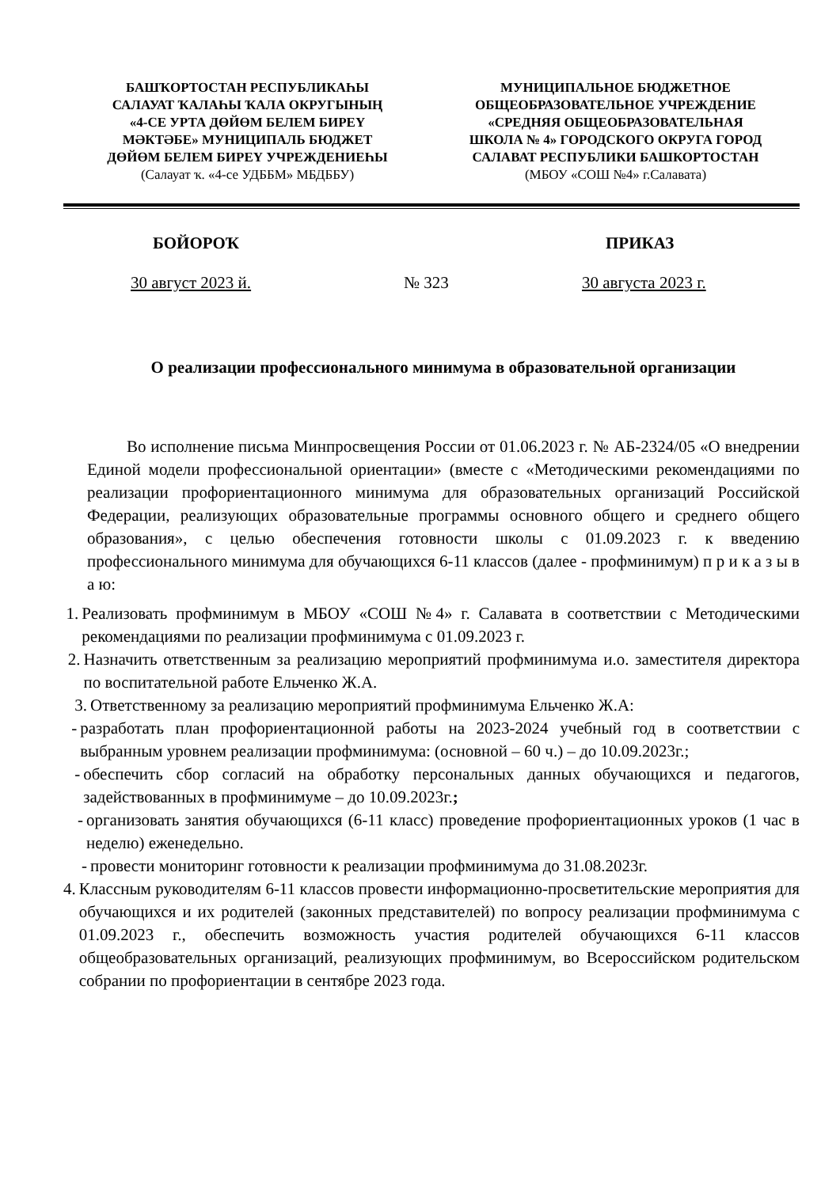БАШҠОРТОСТАН РЕСПУБЛИКАҺЫ
САЛАУАТ ҠАЛАҺЫ ҠАЛА ОКРУГЫНЫҢ
«4-СЕ УРТА ДӨЙӨМ БЕЛЕМ БИРЕҮ
МӘКТӘБЕ» МУНИЦИПАЛЬ БЮДЖЕТ
ДӨЙӨМ БЕЛЕМ БИРЕҮ УЧРЕЖДЕНИЕҺЫ
(Салауат ҡ. «4-се УДББМ» МБДББУ)
МУНИЦИПАЛЬНОЕ БЮДЖЕТНОЕ
ОБЩЕОБРАЗОВАТЕЛЬНОЕ УЧРЕЖДЕНИЕ
«СРЕДНЯЯ ОБЩЕОБРАЗОВАТЕЛЬНАЯ
ШКОЛА № 4» ГОРОДСКОГО ОКРУГА ГОРОД
САЛАВАТ РЕСПУБЛИКИ БАШКОРТОСТАН
(МБОУ «СОШ №4» г.Салавата)
БОЙОРОҠ ПРИКАЗ
30 август 2023 й. № 323 30 августа 2023 г.
О реализации профессионального минимума в образовательной организации
Во исполнение письма Минпросвещения России от 01.06.2023 г. № АБ-2324/05 «О внедрении Единой модели профессиональной ориентации» (вместе с «Методическими рекомендациями по реализации профориентационного минимума для образовательных организаций Российской Федерации, реализующих образовательные программы основного общего и среднего общего образования», с целью обеспечения готовности школы с 01.09.2023 г. к введению профессионального минимума для обучающихся 6-11 классов (далее - профминимум) п р и к а з ы в а ю:
1. Реализовать профминимум в МБОУ «СОШ №4» г. Салавата в соответствии с Методическими рекомендациями по реализации профминимума с 01.09.2023 г.
2. Назначить ответственным за реализацию мероприятий профминимума и.о. заместителя директора по воспитательной работе Ельченко Ж.А.
3. Ответственному за реализацию мероприятий профминимума Ельченко Ж.А:
- разработать план профориентационной работы на 2023-2024 учебный год в соответствии с выбранным уровнем реализации профминимума: (основной – 60 ч.) – до 10.09.2023г.;
- обеспечить сбор согласий на обработку персональных данных обучающихся и педагогов, задействованных в профминимуме – до 10.09.2023г.;
- организовать занятия обучающихся (6-11 класс) проведение профориентационных уроков (1 час в неделю) еженедельно.
- провести мониторинг готовности к реализации профминимума до 31.08.2023г.
4. Классным руководителям 6-11 классов провести информационно-просветительские мероприятия для обучающихся и их родителей (законных представителей) по вопросу реализации профминимума с 01.09.2023 г., обеспечить возможность участия родителей обучающихся 6-11 классов общеобразовательных организаций, реализующих профминимум, во Всероссийском родительском собрании по профориентации в сентябре 2023 года.